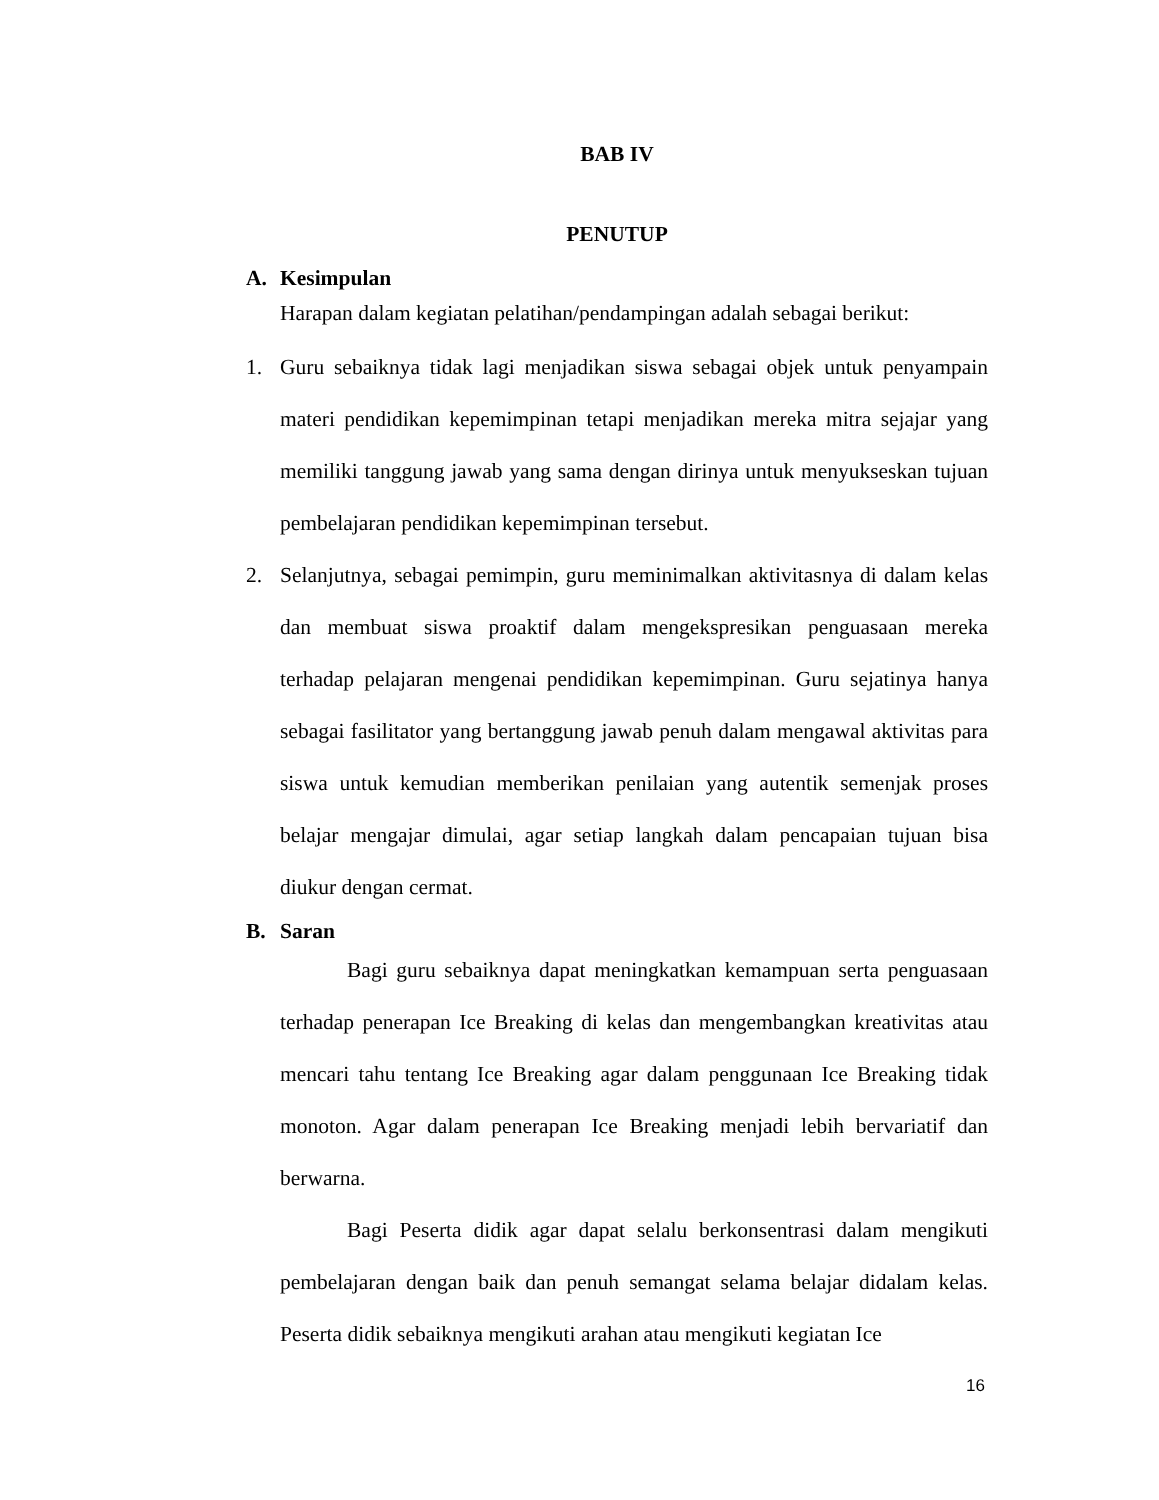BAB IV
PENUTUP
A. Kesimpulan
Harapan dalam kegiatan pelatihan/pendampingan adalah sebagai berikut:
1. Guru sebaiknya tidak lagi menjadikan siswa sebagai objek untuk penyampain materi pendidikan kepemimpinan tetapi menjadikan mereka mitra sejajar yang memiliki tanggung jawab yang sama dengan dirinya untuk menyukseskan tujuan pembelajaran pendidikan kepemimpinan tersebut.
2. Selanjutnya, sebagai pemimpin, guru meminimalkan aktivitasnya di dalam kelas dan membuat siswa proaktif dalam mengekspresikan penguasaan mereka terhadap pelajaran mengenai pendidikan kepemimpinan. Guru sejatinya hanya sebagai fasilitator yang bertanggung jawab penuh dalam mengawal aktivitas para siswa untuk kemudian memberikan penilaian yang autentik semenjak proses belajar mengajar dimulai, agar setiap langkah dalam pencapaian tujuan bisa diukur dengan cermat.
B. Saran
Bagi guru sebaiknya dapat meningkatkan kemampuan serta penguasaan terhadap penerapan Ice Breaking di kelas dan mengembangkan kreativitas atau mencari tahu tentang Ice Breaking agar dalam penggunaan Ice Breaking tidak monoton. Agar dalam penerapan Ice Breaking menjadi lebih bervariatif dan berwarna.
Bagi Peserta didik agar dapat selalu berkonsentrasi dalam mengikuti pembelajaran dengan baik dan penuh semangat selama belajar didalam kelas. Peserta didik sebaiknya mengikuti arahan atau mengikuti kegiatan Ice
16